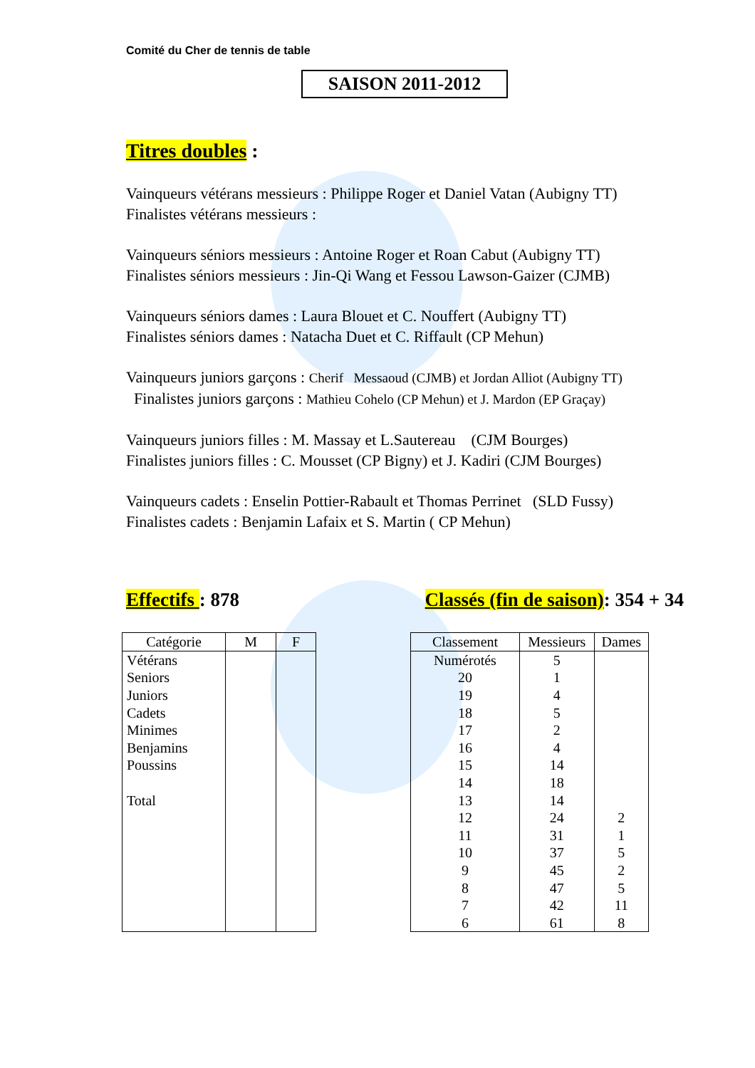Comité du Cher de tennis de table
SAISON 2011-2012
Titres doubles :
Vainqueurs vétérans messieurs : Philippe Roger et Daniel Vatan (Aubigny TT)
Finalistes vétérans messieurs :
Vainqueurs séniors messieurs : Antoine Roger et Roan Cabut (Aubigny TT)
Finalistes séniors messieurs : Jin-Qi Wang et Fessou Lawson-Gaizer (CJMB)
Vainqueurs séniors dames : Laura Blouet et C. Nouffert (Aubigny TT)
Finalistes séniors dames : Natacha Duet et C. Riffault (CP Mehun)
Vainqueurs juniors garçons : Cherif Messaoud (CJMB) et Jordan Alliot (Aubigny TT)
Finalistes juniors garçons : Mathieu Cohelo (CP Mehun) et J. Mardon (EP Graçay)
Vainqueurs juniors filles : M. Massay et L.Sautereau (CJM Bourges)
Finalistes juniors filles : C. Mousset (CP Bigny) et J. Kadiri (CJM Bourges)
Vainqueurs cadets : Enselin Pottier-Rabault et Thomas Perrinet (SLD Fussy)
Finalistes cadets : Benjamin Lafaix et S. Martin ( CP Mehun)
Effectifs : 878 Classés (fin de saison): 354 + 34
| Catégorie | M | F |
| --- | --- | --- |
| Vétérans | | |
| Seniors | | |
| Juniors | | |
| Cadets | | |
| Minimes | | |
| Benjamins | | |
| Poussins | | |
| Total | | |
| Classement | Messieurs | Dames |
| --- | --- | --- |
| Numérotés | 5 | |
| 20 | 1 | |
| 19 | 4 | |
| 18 | 5 | |
| 17 | 2 | |
| 16 | 4 | |
| 15 | 14 | |
| 14 | 18 | |
| 13 | 14 | |
| 12 | 24 | 2 |
| 11 | 31 | 1 |
| 10 | 37 | 5 |
| 9 | 45 | 2 |
| 8 | 47 | 5 |
| 7 | 42 | 11 |
| 6 | 61 | 8 |